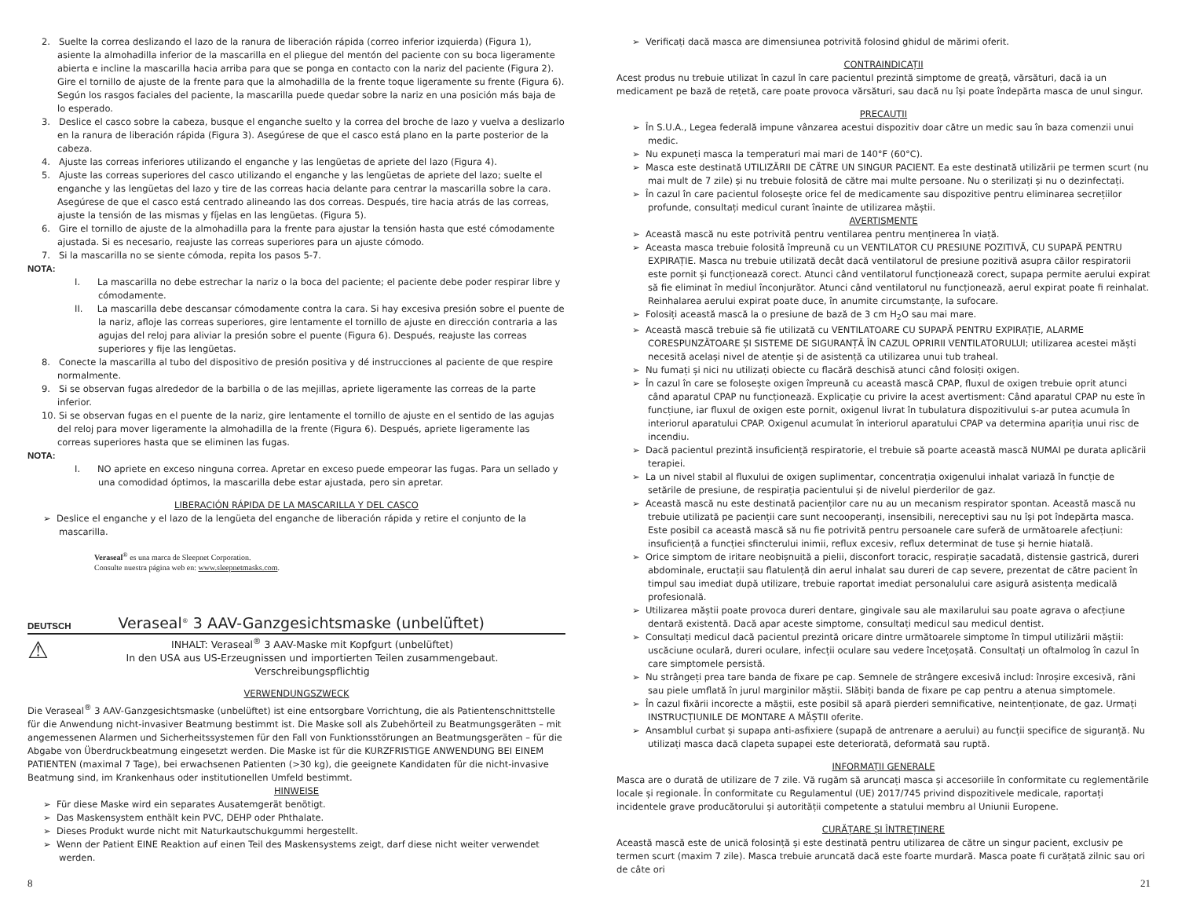2. Suelte la correa deslizando el lazo de la ranura de liberación rápida (correo inferior izquierda) (Figura 1), asiente la almohadilla inferior de la mascarilla en el pliegue del mentón del paciente con su boca ligeramente abierta e incline la mascarilla hacia arriba para que se ponga en contacto con la nariz del paciente (Figura 2). Gire el tornillo de ajuste de la frente para que la almohadilla de la frente toque ligeramente su frente (Figura 6). Según los rasgos faciales del paciente, la mascarilla puede quedar sobre la nariz en una posición más baja de lo esperado.
3. Deslice el casco sobre la cabeza, busque el enganche suelto y la correa del broche de lazo y vuelva a deslizarlo en la ranura de liberación rápida (Figura 3). Asegúrese de que el casco está plano en la parte posterior de la cabeza.
4. Ajuste las correas inferiores utilizando el enganche y las lengüetas de apriete del lazo (Figura 4).
5. Ajuste las correas superiores del casco utilizando el enganche y las lengüetas de apriete del lazo; suelte el enganche y las lengüetas del lazo y tire de las correas hacia delante para centrar la mascarilla sobre la cara. Asegúrese de que el casco está centrado alineando las dos correas. Después, tire hacia atrás de las correas, ajuste la tensión de las mismas y fíjelas en las lengüetas. (Figura 5).
6. Gire el tornillo de ajuste de la almohadilla para la frente para ajustar la tensión hasta que esté cómodamente ajustada. Si es necesario, reajuste las correas superiores para un ajuste cómodo.
7. Si la mascarilla no se siente cómoda, repita los pasos 5-7.
NOTA:
I. La mascarilla no debe estrechar la nariz o la boca del paciente; el paciente debe poder respirar libre y cómodamente.
II. La mascarilla debe descansar cómodamente contra la cara. Si hay excesiva presión sobre el puente de la nariz, afloje las correas superiores, gire lentamente el tornillo de ajuste en dirección contraria a las agujas del reloj para aliviar la presión sobre el puente (Figura 6). Después, reajuste las correas superiores y fije las lengüetas.
8. Conecte la mascarilla al tubo del dispositivo de presión positiva y dé instrucciones al paciente de que respire normalmente.
9. Si se observan fugas alrededor de la barbilla o de las mejillas, apriete ligeramente las correas de la parte inferior.
10. Si se observan fugas en el puente de la nariz, gire lentamente el tornillo de ajuste en el sentido de las agujas del reloj para mover ligeramente la almohadilla de la frente (Figura 6). Después, apriete ligeramente las correas superiores hasta que se eliminen las fugas.
NOTA:
I. NO apriete en exceso ninguna correa. Apretar en exceso puede empeorar las fugas. Para un sellado y una comodidad óptimos, la mascarilla debe estar ajustada, pero sin apretar.
LIBERACIÓN RÁPIDA DE LA MASCARILLA Y DEL CASCO
➢ Deslice el enganche y el lazo de la lengüeta del enganche de liberación rápida y retire el conjunto de la mascarilla.
Veraseal<sup>®</sup> es una marca de Sleepnet Corporation.
Consulte nuestra página web en: www.sleepnetmasks.com.
DEUTSCH Veraseal<sup>®</sup> 3 AAV-Ganzgesichtsmaske (unbelüftet)
⚠
INHALT: Veraseal<sup>®</sup> 3 AAV-Maske mit Kopfgurt (unbelüftet)
In den USA aus US-Erzeugnissen und importierten Teilen zusammengebaut.
Verschreibungspflichtig
VERWENDUNGSZWECK
Die Veraseal<sup>®</sup> 3 AAV-Ganzgesichtsmaske (unbelüftet) ist eine entsorgbare Vorrichtung, die als Patientenschnittstelle für die Anwendung nicht-invasiver Beatmung bestimmt ist. Die Maske soll als Zubehörteil zu Beatmungsgeräten – mit angemessenen Alarmen und Sicherheitssystemen für den Fall von Funktionsstörungen an Beatmungsgeräten – für die Abgabe von Überdruckbeatmung eingesetzt werden. Die Maske ist für die KURZFRISTIGE ANWENDUNG BEI EINEM PATIENTEN (maximal 7 Tage), bei erwachsenen Patienten (>30 kg), die geeignete Kandidaten für die nicht-invasive Beatmung sind, im Krankenhaus oder institutionellen Umfeld bestimmt.
HINWEISE
➢ Für diese Maske wird ein separates Ausatemgerät benötigt.
➢ Das Maskensystem enthält kein PVC, DEHP oder Phthalate.
➢ Dieses Produkt wurde nicht mit Naturkautschukgummi hergestellt.
➢ Wenn der Patient EINE Reaktion auf einen Teil des Maskensystems zeigt, darf diese nicht weiter verwendet werden.
➢ Verificați dacă masca are dimensiunea potrivită folosind ghidul de mărimi oferit.
CONTRAINDICAȚII
Acest produs nu trebuie utilizat în cazul în care pacientul prezintă simptome de greață, vărsături, dacă ia un medicament pe bază de rețetă, care poate provoca vărsături, sau dacă nu își poate îndepărta masca de unul singur.
PRECAUȚII
➢ În S.U.A., Legea federală impune vânzarea acestui dispozitiv doar către un medic sau în baza comenzii unui medic.
➢ Nu expuneți masca la temperaturi mai mari de 140°F (60°C).
➢ Masca este destinată UTILIZĂRII DE CĂTRE UN SINGUR PACIENT. Ea este destinată utilizării pe termen scurt (nu mai mult de 7 zile) și nu trebuie folosită de către mai multe persoane. Nu o sterilizați și nu o dezinfectați.
➢ În cazul în care pacientul folosește orice fel de medicamente sau dispozitive pentru eliminarea secrețiilor profunde, consultați medicul curant înainte de utilizarea măștii.
AVERTISMENTE
➢ Această mască nu este potrivită pentru ventilarea pentru menținerea în viață.
➢ Aceasta masca trebuie folosită împreună cu un VENTILATOR CU PRESIUNE POZITIVĂ, CU SUPAPĂ PENTRU EXPIRAȚIE. Masca nu trebuie utilizată decât dacă ventilatorul de presiune pozitivă asupra căilor respiratorii este pornit și funcționează corect. Atunci când ventilatorul funcționează corect, supapa permite aerului expirat să fie eliminat în mediul înconjurător. Atunci când ventilatorul nu funcționează, aerul expirat poate fi reinhalat. Reinhalarea aerului expirat poate duce, în anumite circumstanțe, la sufocare.
➢ Folosiți această mască la o presiune de bază de 3 cm H<sub>2</sub>O sau mai mare.
➢ Această mască trebuie să fie utilizată cu VENTILATOARE CU SUPAPĂ PENTRU EXPIRAȚIE, ALARME CORESPUNZĂTOARE ȘI SISTEME DE SIGURANȚĂ ÎN CAZUL OPRIRII VENTILATORULUI; utilizarea acestei măști necesită același nivel de atenție și de asistență ca utilizarea unui tub traheal.
➢ Nu fumați și nici nu utilizați obiecte cu flacără deschisă atunci când folosiți oxigen.
➢ În cazul în care se folosește oxigen împreună cu această mască CPAP, fluxul de oxigen trebuie oprit atunci când aparatul CPAP nu funcționează. Explicație cu privire la acest avertisment: Când aparatul CPAP nu este în funcțiune, iar fluxul de oxigen este pornit, oxigenul livrat în tubulatura dispozitivului s-ar putea acumula în interiorul aparatului CPAP. Oxigenul acumulat în interiorul aparatului CPAP va determina apariția unui risc de incendiu.
➢ Dacă pacientul prezintă insuficiență respiratorie, el trebuie să poarte această mască NUMAI pe durata aplicării terapiei.
➢ La un nivel stabil al fluxului de oxigen suplimentar, concentrația oxigenului inhalat variază în funcție de setările de presiune, de respirația pacientului și de nivelul pierderilor de gaz.
➢ Această mască nu este destinată pacienților care nu au un mecanism respirator spontan. Această mască nu trebuie utilizată pe pacienții care sunt necooperanți, insensibili, nereceptivi sau nu își pot îndepărta masca. Este posibil ca această mască să nu fie potrivită pentru persoanele care suferă de următoarele afecțiuni: insuficiență a funcției sfincterului inimii, reflux excesiv, reflux determinat de tuse și hernie hiatală.
➢ Orice simptom de iritare neobișnuită a pielii, disconfort toracic, respirație sacadată, distensie gastrică, dureri abdominale, eructații sau flatulență din aerul inhalat sau dureri de cap severe, prezentat de către pacient în timpul sau imediat după utilizare, trebuie raportat imediat personalului care asigură asistența medicală profesională.
➢ Utilizarea măștii poate provoca dureri dentare, gingivale sau ale maxilarului sau poate agrava o afecțiune dentară existentă. Dacă apar aceste simptome, consultați medicul sau medicul dentist.
➢ Consultați medicul dacă pacientul prezintă oricare dintre următoarele simptome în timpul utilizării măștii: uscăciune oculară, dureri oculare, infecții oculare sau vedere încețoșată. Consultați un oftalmolog în cazul în care simptomele persistă.
➢ Nu strângeți prea tare banda de fixare pe cap. Semnele de strângere excesivă includ: înroșire excesivă, răni sau piele umflată în jurul marginilor măștii. Slăbiți banda de fixare pe cap pentru a atenua simptomele.
➢ În cazul fixării incorecte a măștii, este posibil să apară pierderi semnificative, neintenționate, de gaz. Urmați INSTRUCȚIUNILE DE MONTARE A MĂȘTII oferite.
➢ Ansamblul curbat și supapa anti-asfixiere (supapă de antrenare a aerului) au funcții specifice de siguranță. Nu utilizați masca dacă clapeta supapei este deteriorată, deformată sau ruptă.
INFORMAȚII GENERALE
Masca are o durată de utilizare de 7 zile. Vă rugăm să aruncați masca și accesoriile în conformitate cu reglementările locale și regionale. În conformitate cu Regulamentul (UE) 2017/745 privind dispozitivele medicale, raportați incidentele grave producătorului și autorității competente a statului membru al Uniunii Europene.
CURĂȚARE ȘI ÎNTREȚINERE
Această mască este de unică folosință și este destinată pentru utilizarea de către un singur pacient, exclusiv pe termen scurt (maxim 7 zile). Masca trebuie aruncată dacă este foarte murdară. Masca poate fi curățată zilnic sau ori de câte ori
8 21